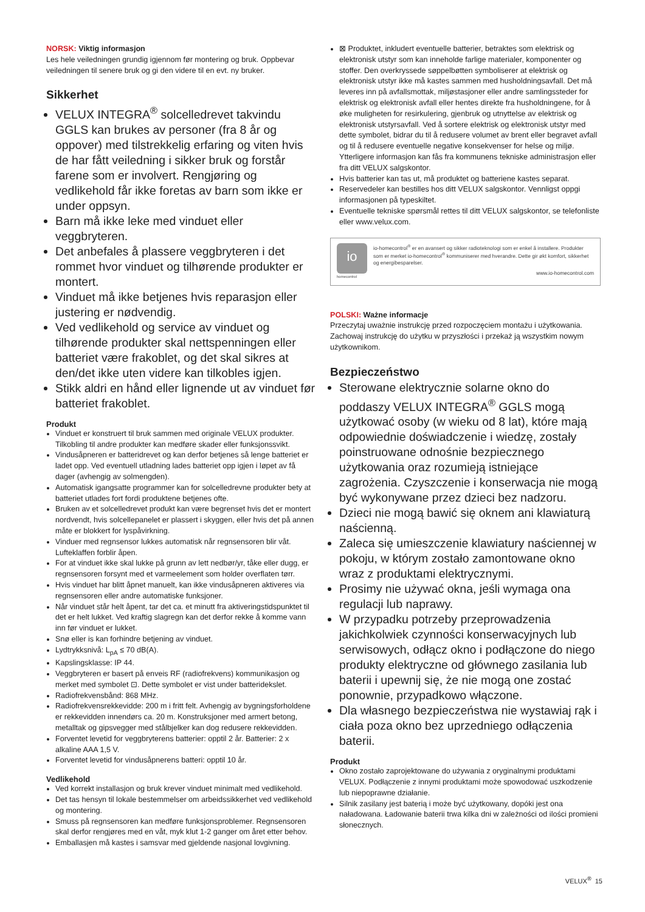NORSK: Viktig informasjon
Les hele veiledningen grundig igjennom før montering og bruk. Oppbevar veiledningen til senere bruk og gi den videre til en evt. ny bruker.
Sikkerhet
VELUX INTEGRA<sup>®</sup> solcelledrevet takvindu GGLS kan brukes av personer (fra 8 år og oppover) med tilstrekkelig erfaring og viten hvis de har fått veiledning i sikker bruk og forstår farene som er involvert. Rengjøring og vedlikehold får ikke foretas av barn som ikke er under oppsyn.
Barn må ikke leke med vinduet eller veggbryteren.
Det anbefales å plassere veggbryteren i det rommet hvor vinduet og tilhørende produkter er montert.
Vinduet må ikke betjenes hvis reparasjon eller justering er nødvendig.
Ved vedlikehold og service av vinduet og tilhørende produkter skal nettspenningen eller batteriet være frakoblet, og det skal sikres at den/det ikke uten videre kan tilkobles igjen.
Stikk aldri en hånd eller lignende ut av vinduet før batteriet frakoblet.
Produkt
Vinduet er konstruert til bruk sammen med originale VELUX produkter. Tilkobling til andre produkter kan medføre skader eller funksjonssvikt.
Vindusåpneren er batteridrevet og kan derfor betjenes så lenge batteriet er ladet opp. Ved eventuell utladning lades batteriet opp igjen i løpet av få dager (avhengig av solmengden).
Automatisk igangsatte programmer kan for solcelledrevne produkter bety at batteriet utlades fort fordi produktene betjenes ofte.
Bruken av et solcelledrevet produkt kan være begrenset hvis det er montert nordvendt, hvis solcellepanelet er plassert i skyggen, eller hvis det på annen måte er blokkert for lyspåvirkning.
Vinduer med regnsensor lukkes automatisk når regnsensoren blir våt. Lufteklaffen forblir åpen.
For at vinduet ikke skal lukke på grunn av lett nedbør/yr, tåke eller dugg, er regnsensoren forsynt med et varmeelement som holder overflaten tørr.
Hvis vinduet har blitt åpnet manuelt, kan ikke vindusåpneren aktiveres via regnsensoren eller andre automatiske funksjoner.
Når vinduet står helt åpent, tar det ca. et minutt fra aktiveringstidspunktet til det er helt lukket. Ved kraftig slagregn kan det derfor rekke å komme vann inn før vinduet er lukket.
Snø eller is kan forhindre betjening av vinduet.
Lydtrykksnivå: L<sub>pA</sub> ≤ 70 dB(A).
Kapslingsklasse: IP 44.
Veggbryteren er basert på enveis RF (radiofrekvens) kommunikasjon og merket med symbolet ⊡. Dette symbolet er vist under batteridekslet.
Radiofrekvensbånd: 868 MHz.
Radiofrekvensrekkevidde: 200 m i fritt felt. Avhengig av bygningsforholdene er rekkevidden innendørs ca. 20 m. Konstruksjoner med armert betong, metalltak og gipsvegger med stålbjelker kan dog redusere rekkevidden.
Forventet levetid for veggbryterens batterier: opptil 2 år. Batterier: 2 x alkaline AAA 1,5 V.
Forventet levetid for vindusåpnerens batteri: opptil 10 år.
Vedlikehold
Ved korrekt installasjon og bruk krever vinduet minimalt med vedlikehold.
Det tas hensyn til lokale bestemmelser om arbeidssikkerhet ved vedlikehold og montering.
Smuss på regnsensoren kan medføre funksjonsproblemer. Regnsensoren skal derfor rengjøres med en våt, myk klut 1-2 ganger om året etter behov.
Emballasjen må kastes i samsvar med gjeldende nasjonal lovgivning.
⊠ Produktet, inkludert eventuelle batterier, betraktes som elektrisk og elektronisk utstyr som kan inneholde farlige materialer, komponenter og stoffer. Den overkryssede søppelbøtten symboliserer at elektrisk og elektronisk utstyr ikke må kastes sammen med husholdningsavfall. Det må leveres inn på avfallsmottak, miljøstasjoner eller andre samlingssteder for elektrisk og elektronisk avfall eller hentes direkte fra husholdningene, for å øke muligheten for resirkulering, gjenbruk og utnyttelse av elektrisk og elektronisk utstyrsavfall. Ved å sortere elektrisk og elektronisk utstyr med dette symbolet, bidrar du til å redusere volumet av brent eller begravet avfall og til å redusere eventuelle negative konsekvenser for helse og miljø. Ytterligere informasjon kan fås fra kommunens tekniske administrasjon eller fra ditt VELUX salgskontor.
Hvis batterier kan tas ut, må produktet og batteriene kastes separat.
Reservedeler kan bestilles hos ditt VELUX salgskontor. Vennligst oppgi informasjonen på typeskiltet.
Eventuelle tekniske spørsmål rettes til ditt VELUX salgskontor, se telefonliste eller www.velux.com.
io
homecontrol
io-homecontrol<sup>®</sup> er en avansert og sikker radioteknologi som er enkel å installere. Produkter som er merket io-homecontrol<sup>®</sup> kommuniserer med hverandre. Dette gir økt komfort, sikkerhet og energibesparelser.
www.io-homecontrol.com
POLSKI: Ważne informacje
Przeczytaj uważnie instrukcję przed rozpoczęciem montażu i użytkowania. Zachowaj instrukcję do użytku w przyszłości i przekaż ją wszystkim nowym użytkownikom.
Bezpieczeństwo
Sterowane elektrycznie solarne okno do poddaszy VELUX INTEGRA<sup>®</sup> GGLS mogą użytkować osoby (w wieku od 8 lat), które mają odpowiednie doświadczenie i wiedzę, zostały poinstruowane odnośnie bezpiecznego użytkowania oraz rozumieją istniejące zagrożenia. Czyszczenie i konserwacja nie mogą być wykonywane przez dzieci bez nadzoru.
Dzieci nie mogą bawić się oknem ani klawiaturą naścienną.
Zaleca się umieszczenie klawiatury naściennej w pokoju, w którym zostało zamontowane okno wraz z produktami elektrycznymi.
Prosimy nie używać okna, jeśli wymaga ona regulacji lub naprawy.
W przypadku potrzeby przeprowadzenia jakichkolwiek czynności konserwacyjnych lub serwisowych, odłącz okno i podłączone do niego produkty elektryczne od głównego zasilania lub baterii i upewnij się, że nie mogą one zostać ponownie, przypadkowo włączone.
Dla własnego bezpieczeństwa nie wystawiaj rąk i ciała poza okno bez uprzedniego odłączenia baterii.
Produkt
Okno zostało zaprojektowane do używania z oryginalnymi produktami VELUX. Podłączenie z innymi produktami może spowodować uszkodzenie lub niepoprawne działanie.
Silnik zasilany jest baterią i może być użytkowany, dopóki jest ona naładowana. Ładowanie baterii trwa kilka dni w zależności od ilości promieni słonecznych.
VELUX<sup>®</sup> 15